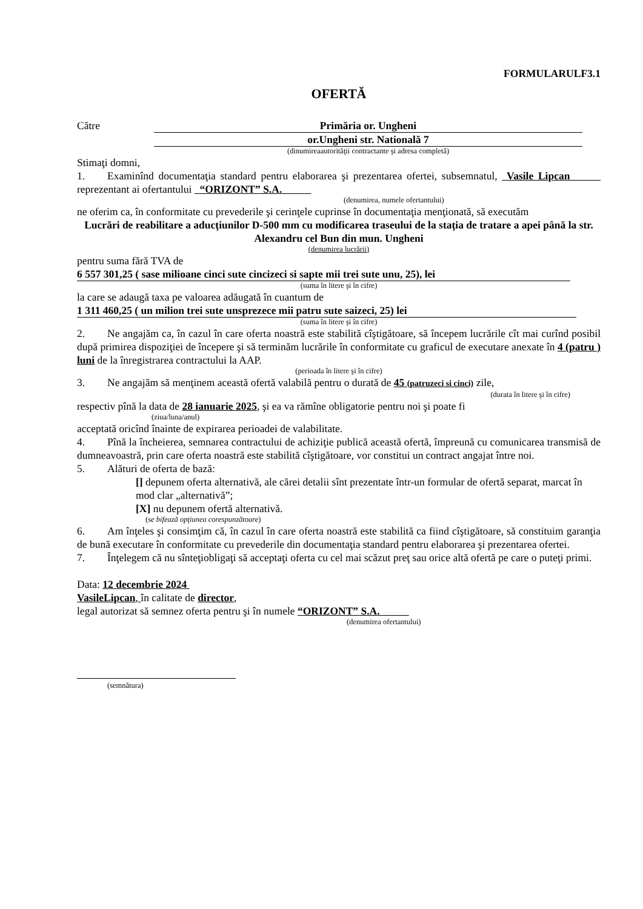FORMULARULF3.1
OFERTĂ
Către Primăria or. Ungheni
or.Ungheni str. Natională 7
(dinumireaautorităţii contractante şi adresa completă)
Stimaţi domni,
1. Examinînd documentaţia standard pentru elaborarea şi prezentarea ofertei, subsemnatul, Vasile Lipcan reprezentant ai ofertantului “ORIZONT” S.A.
(denumirea, numele ofertantului)
ne oferim ca, în conformitate cu prevederile şi cerinţele cuprinse în documentaţia menţionată, să executăm
Lucrări de reabilitare a aducțiunilor D-500 mm cu modificarea traseului de la stația de tratare a apei până la str. Alexandru cel Bun din mun. Ungheni
(denumirea lucrării)
pentru suma fără TVA de
6 557 301,25 ( sase milioane cinci sute cincizeci si sapte mii trei sute unu, 25), lei
(suma în litere şi în cifre)
la care se adaugă taxa pe valoarea adăugată în cuantum de
1 311 460,25 ( un milion trei sute unsprezece mii patru sute saizeci, 25) lei
(suma în litere şi în cifre)
2. Ne angajăm ca, în cazul în care oferta noastră este stabilită cîştigătoare, să începem lucrările cît mai curînd posibil după primirea dispoziţiei de începere şi să terminăm lucrările în conformitate cu graficul de executare anexate în 4 (patru ) luni de la înregistrarea contractului la AAP.
(perioada în litere şi în cifre)
3. Ne angajăm să menţinem această ofertă valabilă pentru o durată de 45 (patruzeci si cinci) zile,
(durata în litere şi în cifre)
respectiv pînă la data de 28 ianuarie 2025, şi ea va rămîne obligatorie pentru noi şi poate fi
(ziua/luna/anul)
acceptată oricînd înainte de expirarea perioadei de valabilitate.
4. Pînă la încheierea, semnarea contractului de achiziţie publică această ofertă, împreună cu comunicarea transmisă de dumneavoastră, prin care oferta noastră este stabilită cîştigătoare, vor constitui un contract angajat între noi.
5. Alături de oferta de bază:
[] depunem oferta alternativă, ale cărei detalii sînt prezentate într-un formular de ofertă separat, marcat în mod clar „alternativă”;
[X] nu depunem ofertă alternativă.
(se bifează opţiunea corespunzătoare)
6. Am înţeles şi consimţim că, în cazul în care oferta noastră este stabilită ca fiind cîştigătoare, să constituim garanţia de bună executare în conformitate cu prevederile din documentaţia standard pentru elaborarea şi prezentarea ofertei.
7. Înţelegem că nu sînteţiobligaţi să acceptaţi oferta cu cel mai scăzut preţ sau orice altă ofertă pe care o puteţi primi.
Data: 12 decembrie 2024
VasileLipcan, în calitate de director,
legal autorizat să semnez oferta pentru şi în numele “ORIZONT” S.A.
(denumirea ofertantului)
(semnătura)